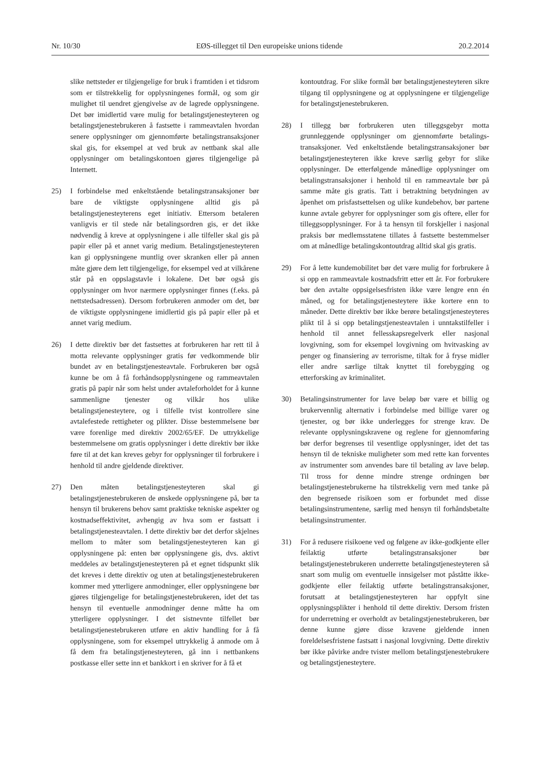Nr. 10/30 EØS-tillegget til Den europeiske unions tidende 20.2.2014
slike nettsteder er tilgjengelige for bruk i framtiden i et tidsrom som er tilstrekkelig for opplysningenes formål, og som gir mulighet til uendret gjengivelse av de lagrede opplysningene. Det bør imidlertid være mulig for betalingstjenesteyteren og betalingstjenestebrukeren å fastsette i rammeavtalen hvordan senere opplysninger om gjennomførte betalingstransaksjoner skal gis, for eksempel at ved bruk av nettbank skal alle opplysninger om betalingskontoen gjøres tilgjengelige på Internett.
25) I forbindelse med enkeltstående betalingstransaksjoner bør bare de viktigste opplysningene alltid gis på betalingstjenesteyterens eget initiativ. Ettersom betaleren vanligvis er til stede når betalingsordren gis, er det ikke nødvendig å kreve at opplysningene i alle tilfeller skal gis på papir eller på et annet varig medium. Betalingstjenesteyteren kan gi opplysningene muntlig over skranken eller på annen måte gjøre dem lett tilgjengelige, for eksempel ved at vilkårene står på en oppslagstavle i lokalene. Det bør også gis opplysninger om hvor nærmere opplysninger finnes (f.eks. på nettstedsadressen). Dersom forbrukeren anmoder om det, bør de viktigste opplysningene imidlertid gis på papir eller på et annet varig medium.
26) I dette direktiv bør det fastsettes at forbrukeren har rett til å motta relevante opplysninger gratis før vedkommende blir bundet av en betalingstjenesteavtale. Forbrukeren bør også kunne be om å få forhåndsopplysningene og rammeavtalen gratis på papir når som helst under avtaleforholdet for å kunne sammenligne tjenester og vilkår hos ulike betalingstjenesteytere, og i tilfelle tvist kontrollere sine avtalefestede rettigheter og plikter. Disse bestemmelsene bør være forenlige med direktiv 2002/65/EF. De uttrykkelige bestemmelsene om gratis opplysninger i dette direktiv bør ikke føre til at det kan kreves gebyr for opplysninger til forbrukere i henhold til andre gjeldende direktiver.
27) Den måten betalingstjenesteyteren skal gi betalingstjenestebrukeren de ønskede opplysningene på, bør ta hensyn til brukerens behov samt praktiske tekniske aspekter og kostnadseffektivitet, avhengig av hva som er fastsatt i betalingstjenesteavtalen. I dette direktiv bør det derfor skjelnes mellom to måter som betalingstjenesteyteren kan gi opplysningene på: enten bør opplysningene gis, dvs. aktivt meddeles av betalingstjenesteyteren på et egnet tidspunkt slik det kreves i dette direktiv og uten at betalingstjenestebrukeren kommer med ytterligere anmodninger, eller opplysningene bør gjøres tilgjengelige for betalingstjenestebrukeren, idet det tas hensyn til eventuelle anmodninger denne måtte ha om ytterligere opplysninger. I det sistnevnte tilfellet bør betalingstjenestebrukeren utføre en aktiv handling for å få opplysningene, som for eksempel uttrykkelig å anmode om å få dem fra betalingstjenesteyteren, gå inn i nettbankens postkasse eller sette inn et bankkort i en skriver for å få et
kontoutdrag. For slike formål bør betalingstjenesteyteren sikre tilgang til opplysningene og at opplysningene er tilgjengelige for betalingstjenestebrukeren.
28) I tillegg bør forbrukeren uten tilleggsgebyr motta grunnleggende opplysninger om gjennomførte betalings-transaksjoner. Ved enkeltstående betalingstransaksjoner bør betalingstjenesteyteren ikke kreve særlig gebyr for slike opplysninger. De etterfølgende månedlige opplysninger om betalingstransaksjoner i henhold til en rammeavtale bør på samme måte gis gratis. Tatt i betraktning betydningen av åpenhet om prisfastsettelsen og ulike kundebehov, bør partene kunne avtale gebyrer for opplysninger som gis oftere, eller for tilleggsopplysninger. For å ta hensyn til forskjeller i nasjonal praksis bør medlemsstatene tillates å fastsette bestemmelser om at månedlige betalingskontoutdrag alltid skal gis gratis.
29) For å lette kundemobilitet bør det være mulig for forbrukere å si opp en rammeavtale kostnadsfritt etter ett år. For forbrukere bør den avtalte oppsigelsesfristen ikke være lengre enn én måned, og for betalingstjenesteytere ikke kortere enn to måneder. Dette direktiv bør ikke berøre betalingstjenesteyteres plikt til å si opp betalingstjenesteavtalen i unntakstilfeller i henhold til annet fellesskapsregelverk eller nasjonal lovgivning, som for eksempel lovgivning om hvitvasking av penger og finansiering av terrorisme, tiltak for å fryse midler eller andre særlige tiltak knyttet til forebygging og etterforsking av kriminalitet.
30) Betalingsinstrumenter for lave beløp bør være et billig og brukervennlig alternativ i forbindelse med billige varer og tjenester, og bør ikke underlegges for strenge krav. De relevante opplysningskravene og reglene for gjennomføring bør derfor begrenses til vesentlige opplysninger, idet det tas hensyn til de tekniske muligheter som med rette kan forventes av instrumenter som anvendes bare til betaling av lave beløp. Til tross for denne mindre strenge ordningen bør betalingstjenestebrukerne ha tilstrekkelig vern med tanke på den begrensede risikoen som er forbundet med disse betalingsinstrumentene, særlig med hensyn til forhåndsbetalte betalingsinstrumenter.
31) For å redusere risikoene ved og følgene av ikke-godkjente eller feilaktig utførte betalingstransaksjoner bør betalingstjenestebrukeren underrette betalingstjenesteyteren så snart som mulig om eventuelle innsigelser mot påståtte ikke-godkjente eller feilaktig utførte betalingstransaksjoner, forutsatt at betalingstjenesteyteren har oppfylt sine opplysningsplikter i henhold til dette direktiv. Dersom fristen for underretning er overholdt av betalingstjenestebrukeren, bør denne kunne gjøre disse kravene gjeldende innen foreldelsesfristene fastsatt i nasjonal lovgivning. Dette direktiv bør ikke påvirke andre tvister mellom betalingstjenestebrukere og betalingstjenesteytere.